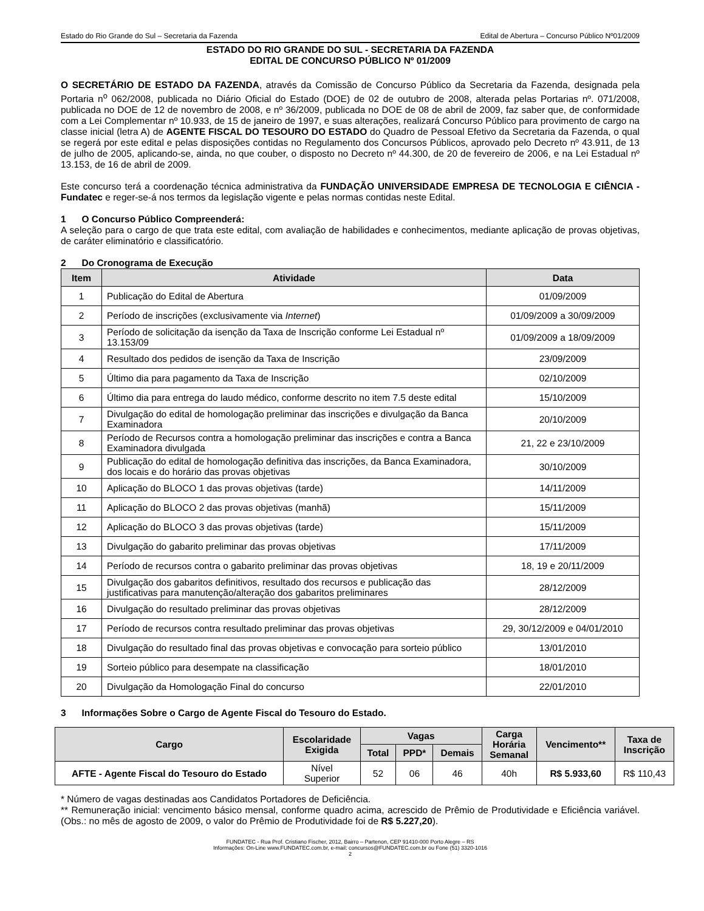Estado do Rio Grande do Sul – Secretaria da Fazenda Edital de Abertura – Concurso Público Nº01/2009
ESTADO DO RIO GRANDE DO SUL - SECRETARIA DA FAZENDA
EDITAL DE CONCURSO PÚBLICO Nº 01/2009
O SECRETÁRIO DE ESTADO DA FAZENDA, através da Comissão de Concurso Público da Secretaria da Fazenda, designada pela Portaria n<sup>o</sup> 062/2008, publicada no Diário Oficial do Estado (DOE) de 02 de outubro de 2008, alterada pelas Portarias nº. 071/2008, publicada no DOE de 12 de novembro de 2008, e nº 36/2009, publicada no DOE de 08 de abril de 2009, faz saber que, de conformidade com a Lei Complementar nº 10.933, de 15 de janeiro de 1997, e suas alterações, realizará Concurso Público para provimento de cargo na classe inicial (letra A) de AGENTE FISCAL DO TESOURO DO ESTADO do Quadro de Pessoal Efetivo da Secretaria da Fazenda, o qual se regerá por este edital e pelas disposições contidas no Regulamento dos Concursos Públicos, aprovado pelo Decreto nº 43.911, de 13 de julho de 2005, aplicando-se, ainda, no que couber, o disposto no Decreto nº 44.300, de 20 de fevereiro de 2006, e na Lei Estadual nº 13.153, de 16 de abril de 2009.
Este concurso terá a coordenação técnica administrativa da FUNDAÇÃO UNIVERSIDADE EMPRESA DE TECNOLOGIA E CIÊNCIA - Fundatec e reger-se-á nos termos da legislação vigente e pelas normas contidas neste Edital.
1 O Concurso Público Compreenderá:
A seleção para o cargo de que trata este edital, com avaliação de habilidades e conhecimentos, mediante aplicação de provas objetivas, de caráter eliminatório e classificatório.
2 Do Cronograma de Execução
| Item | Atividade | Data |
| --- | --- | --- |
| 1 | Publicação do Edital de Abertura | 01/09/2009 |
| 2 | Período de inscrições (exclusivamente via Internet ) | 01/09/2009 a 30/09/2009 |
| 3 | Período de solicitação da isenção da Taxa de Inscrição conforme Lei Estadual nº 13.153/09 | 01/09/2009 a 18/09/2009 |
| 4 | Resultado dos pedidos de isenção da Taxa de Inscrição | 23/09/2009 |
| 5 | Último dia para pagamento da Taxa de Inscrição | 02/10/2009 |
| 6 | Último dia para entrega do laudo médico, conforme descrito no item 7.5 deste edital | 15/10/2009 |
| 7 | Divulgação do edital de homologação preliminar das inscrições e divulgação da Banca Examinadora | 20/10/2009 |
| 8 | Período de Recursos contra a homologação preliminar das inscrições e contra a Banca Examinadora divulgada | 21, 22 e 23/10/2009 |
| 9 | Publicação do edital de homologação definitiva das inscrições, da Banca Examinadora, dos locais e do horário das provas objetivas | 30/10/2009 |
| 10 | Aplicação do BLOCO 1 das provas objetivas (tarde) | 14/11/2009 |
| 11 | Aplicação do BLOCO 2 das provas objetivas (manhã) | 15/11/2009 |
| 12 | Aplicação do BLOCO 3 das provas objetivas (tarde) | 15/11/2009 |
| 13 | Divulgação do gabarito preliminar das provas objetivas | 17/11/2009 |
| 14 | Período de recursos contra o gabarito preliminar das provas objetivas | 18, 19 e 20/11/2009 |
| 15 | Divulgação dos gabaritos definitivos, resultado dos recursos e publicação das justificativas para manutenção/alteração dos gabaritos preliminares | 28/12/2009 |
| 16 | Divulgação do resultado preliminar das provas objetivas | 28/12/2009 |
| 17 | Período de recursos contra resultado preliminar das provas objetivas | 29, 30/12/2009 e 04/01/2010 |
| 18 | Divulgação do resultado final das provas objetivas e convocação para sorteio público | 13/01/2010 |
| 19 | Sorteio público para desempate na classificação | 18/01/2010 |
| 20 | Divulgação da Homologação Final do concurso | 22/01/2010 |
3 Informações Sobre o Cargo de Agente Fiscal do Tesouro do Estado.
| Cargo | Escolaridade Exigida | Vagas | | | Carga Horária Semanal | Vencimento** | Taxa de Inscrição |
| --- | --- | --- | --- | --- | --- | --- | --- |
| | | Total | PPD* | Demais | | | |
| AFTE - Agente Fiscal do Tesouro do Estado | Nível Superior | 52 | 06 | 46 | 40h | R$ 5.933,60 | R$ 110,43 |
* Número de vagas destinadas aos Candidatos Portadores de Deficiência.
** Remuneração inicial: vencimento básico mensal, conforme quadro acima, acrescido de Prêmio de Produtividade e Eficiência variável. (Obs.: no mês de agosto de 2009, o valor do Prêmio de Produtividade foi de R$ 5.227,20).
FUNDATEC - Rua Prof. Cristiano Fischer, 2012, Bairro – Partenon, CEP 91410-000 Porto Alegre – RS
Informações: On-Line www.FUNDATEC.com.br, e-mail: concursos@FUNDATEC.com.br ou Fone (51) 3320-1016
2